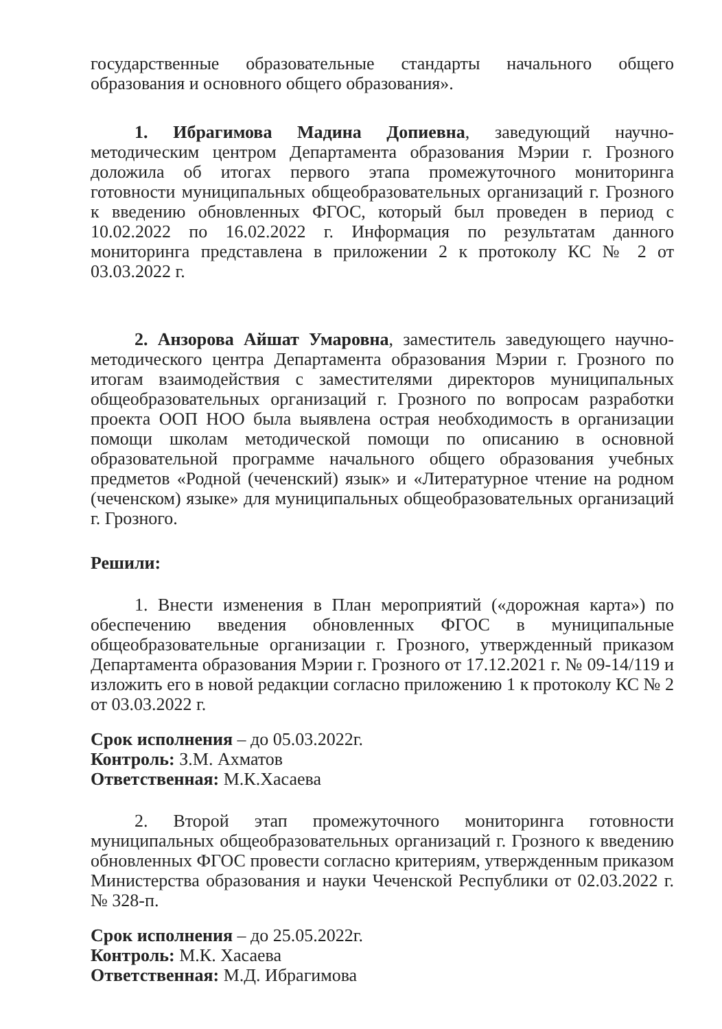государственные образовательные стандарты начального общего образования и основного общего образования».
1. Ибрагимова Мадина Допиевна, заведующий научно-методическим центром Департамента образования Мэрии г. Грозного доложила об итогах первого этапа промежуточного мониторинга готовности муниципальных общеобразовательных организаций г. Грозного к введению обновленных ФГОС, который был проведен в период с 10.02.2022 по 16.02.2022 г. Информация по результатам данного мониторинга представлена в приложении 2 к протоколу КС № 2 от 03.03.2022 г.
2. Анзорова Айшат Умаровна, заместитель заведующего научно-методического центра Департамента образования Мэрии г. Грозного по итогам взаимодействия с заместителями директоров муниципальных общеобразовательных организаций г. Грозного по вопросам разработки проекта ООП НОО была выявлена острая необходимость в организации помощи школам методической помощи по описанию в основной образовательной программе начального общего образования учебных предметов «Родной (чеченский) язык» и «Литературное чтение на родном (чеченском) языке» для муниципальных общеобразовательных организаций г. Грозного.
Решили:
1. Внести изменения в План мероприятий («дорожная карта») по обеспечению введения обновленных ФГОС в муниципальные общеобразовательные организации г. Грозного, утвержденный приказом Департамента образования Мэрии г. Грозного от 17.12.2021 г. № 09-14/119 и изложить его в новой редакции согласно приложению 1 к протоколу КС № 2 от 03.03.2022 г.
Срок исполнения – до 05.03.2022г.
Контроль: З.М. Ахматов
Ответственная: М.К.Хасаева
2. Второй этап промежуточного мониторинга готовности муниципальных общеобразовательных организаций г. Грозного к введению обновленных ФГОС провести согласно критериям, утвержденным приказом Министерства образования и науки Чеченской Республики от 02.03.2022 г. № 328-п.
Срок исполнения – до 25.05.2022г.
Контроль: М.К. Хасаева
Ответственная: М.Д. Ибрагимова